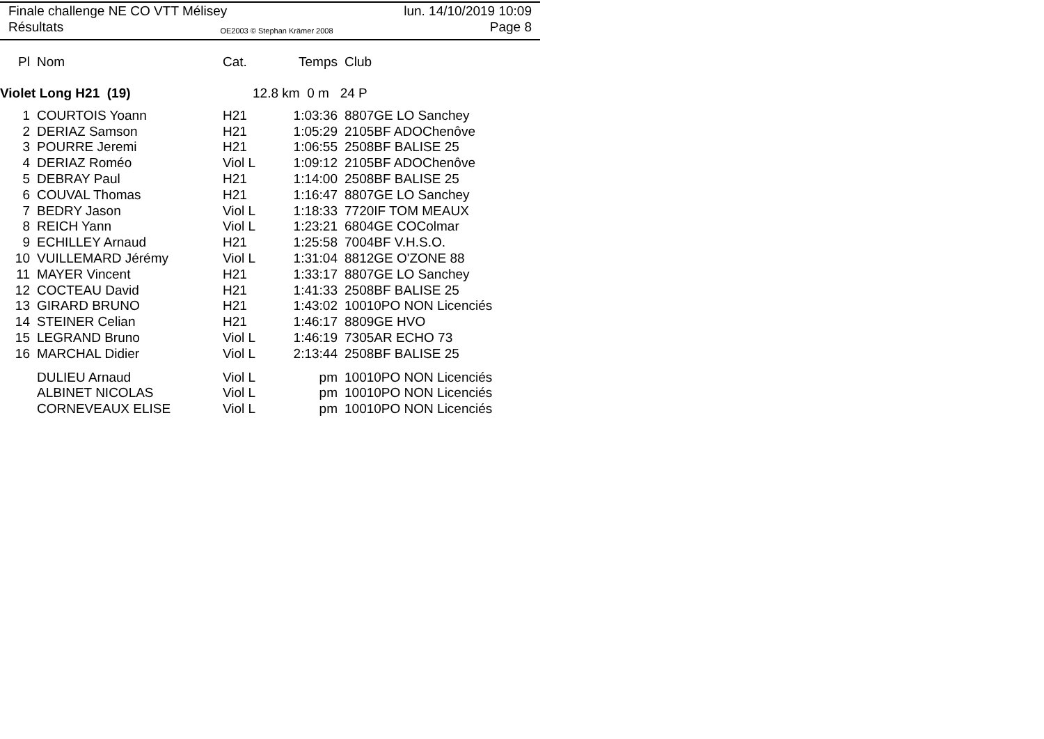Finale challenge NE CO VTT Mélisey lun. 14/10/2019 10:09
Résultats OE2003 © Stephan Krämer 2008 Page 8
| Pl | Nom | Cat. | Temps | Club |
| --- | --- | --- | --- | --- |
Violet Long H21 (19) 12.8 km 0 m 24 P
| 1 | COURTOIS Yoann | H21 | 1:03:36 | 8807GE LO Sanchey |
| 2 | DERIAZ Samson | H21 | 1:05:29 | 2105BF ADOChenôve |
| 3 | POURRE Jeremi | H21 | 1:06:55 | 2508BF BALISE 25 |
| 4 | DERIAZ Roméo | Viol L | 1:09:12 | 2105BF ADOChenôve |
| 5 | DEBRAY Paul | H21 | 1:14:00 | 2508BF BALISE 25 |
| 6 | COUVAL Thomas | H21 | 1:16:47 | 8807GE LO Sanchey |
| 7 | BEDRY Jason | Viol L | 1:18:33 | 7720IF TOM MEAUX |
| 8 | REICH Yann | Viol L | 1:23:21 | 6804GE COColmar |
| 9 | ECHILLEY Arnaud | H21 | 1:25:58 | 7004BF V.H.S.O. |
| 10 | VUILLEMARD Jérémy | Viol L | 1:31:04 | 8812GE O'ZONE 88 |
| 11 | MAYER Vincent | H21 | 1:33:17 | 8807GE LO Sanchey |
| 12 | COCTEAU David | H21 | 1:41:33 | 2508BF BALISE 25 |
| 13 | GIRARD BRUNO | H21 | 1:43:02 | 10010PO NON Licenciés |
| 14 | STEINER Celian | H21 | 1:46:17 | 8809GE HVO |
| 15 | LEGRAND Bruno | Viol L | 1:46:19 | 7305AR ECHO 73 |
| 16 | MARCHAL Didier | Viol L | 2:13:44 | 2508BF BALISE 25 |
| | DULIEU Arnaud | Viol L | pm | 10010PO NON Licenciés |
| | ALBINET NICOLAS | Viol L | pm | 10010PO NON Licenciés |
| | CORNEVEAUX ELISE | Viol L | pm | 10010PO NON Licenciés |